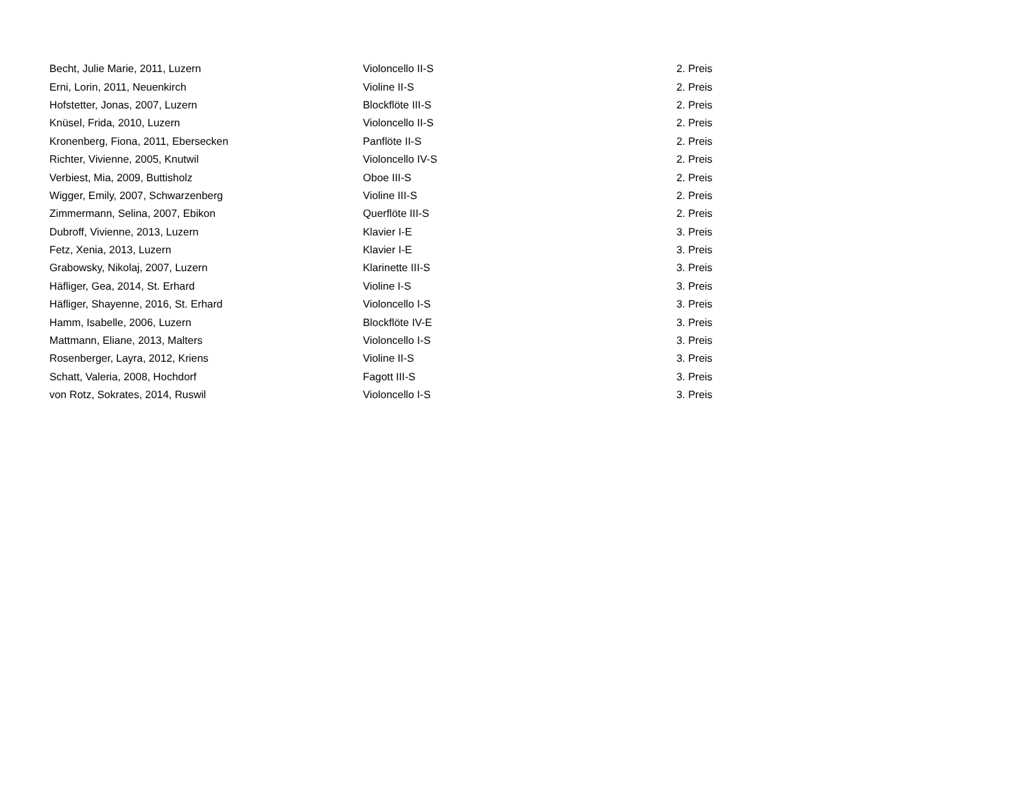| Becht, Julie Marie, 2011, Luzern | Violoncello II-S | 2. Preis |
| Erni, Lorin, 2011, Neuenkirch | Violine II-S | 2. Preis |
| Hofstetter, Jonas, 2007, Luzern | Blockflöte III-S | 2. Preis |
| Knüsel, Frida, 2010, Luzern | Violoncello II-S | 2. Preis |
| Kronenberg, Fiona, 2011, Ebersecken | Panflöte II-S | 2. Preis |
| Richter, Vivienne, 2005, Knutwil | Violoncello IV-S | 2. Preis |
| Verbiest, Mia, 2009, Buttisholz | Oboe III-S | 2. Preis |
| Wigger, Emily, 2007, Schwarzenberg | Violine III-S | 2. Preis |
| Zimmermann, Selina, 2007, Ebikon | Querflöte III-S | 2. Preis |
| Dubroff, Vivienne, 2013, Luzern | Klavier I-E | 3. Preis |
| Fetz, Xenia, 2013, Luzern | Klavier I-E | 3. Preis |
| Grabowsky, Nikolaj, 2007, Luzern | Klarinette III-S | 3. Preis |
| Häfliger, Gea, 2014, St. Erhard | Violine I-S | 3. Preis |
| Häfliger, Shayenne, 2016, St. Erhard | Violoncello I-S | 3. Preis |
| Hamm, Isabelle, 2006, Luzern | Blockflöte IV-E | 3. Preis |
| Mattmann, Eliane, 2013, Malters | Violoncello I-S | 3. Preis |
| Rosenberger, Layra, 2012, Kriens | Violine II-S | 3. Preis |
| Schatt, Valeria, 2008, Hochdorf | Fagott III-S | 3. Preis |
| von Rotz, Sokrates, 2014, Ruswil | Violoncello I-S | 3. Preis |